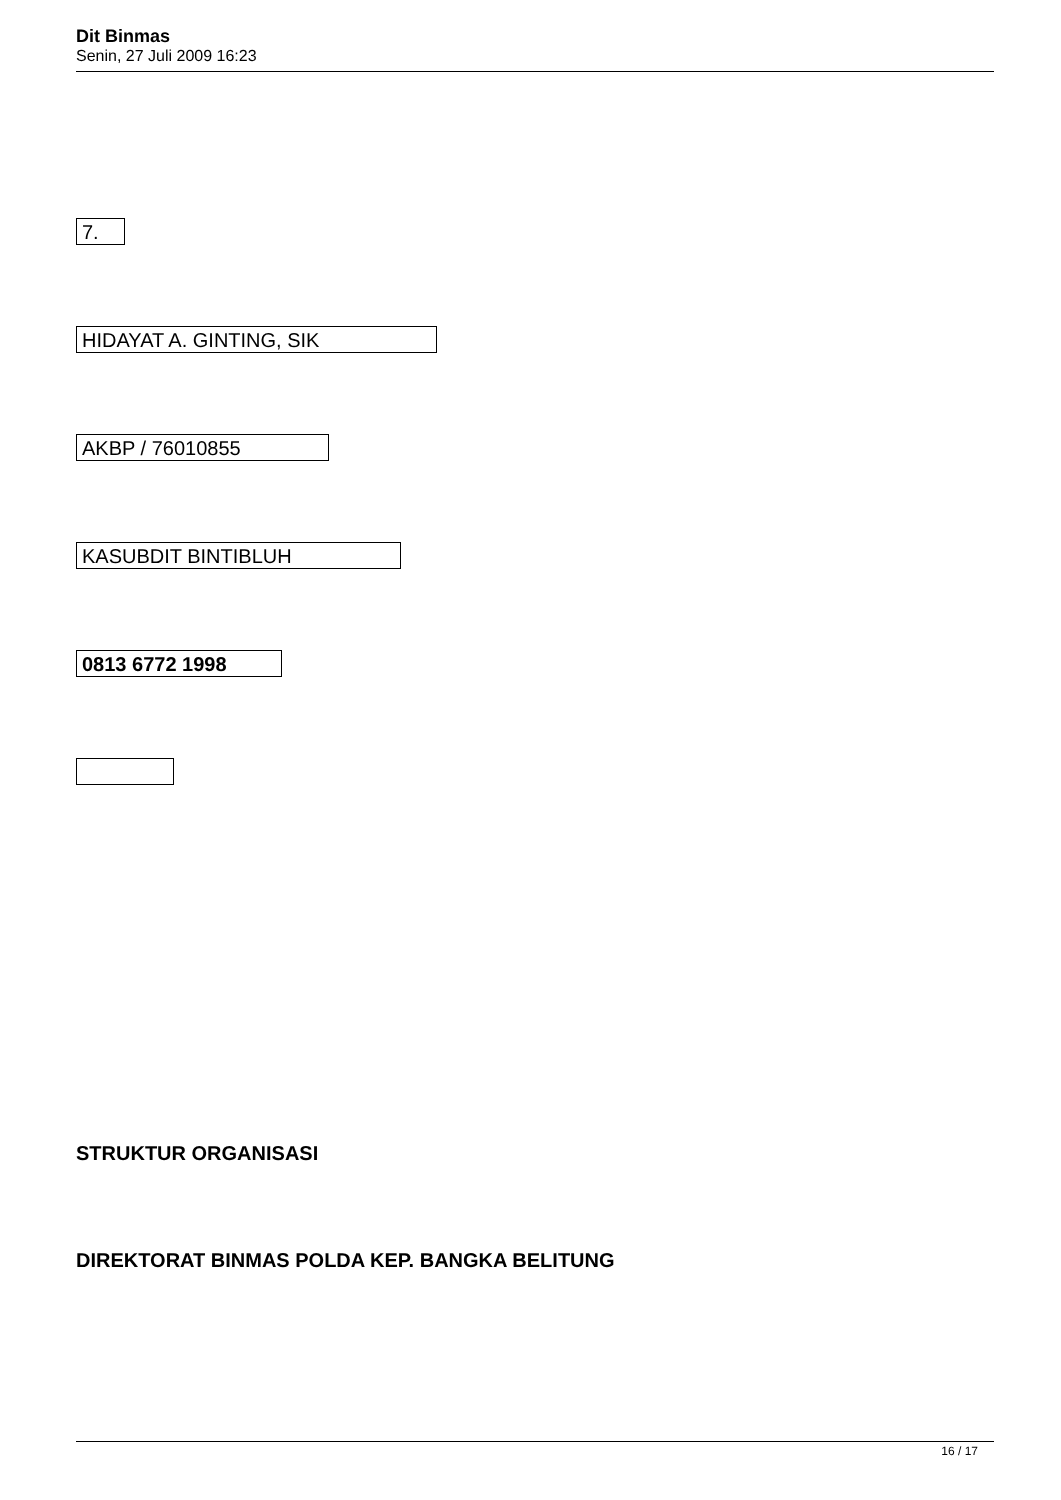Dit Binmas
Senin, 27 Juli 2009 16:23
7.
HIDAYAT A. GINTING, SIK
AKBP / 76010855
KASUBDIT BINTIBLUH
0813 6772 1998
STRUKTUR ORGANISASI
DIREKTORAT BINMAS POLDA KEP. BANGKA BELITUNG
16 / 17